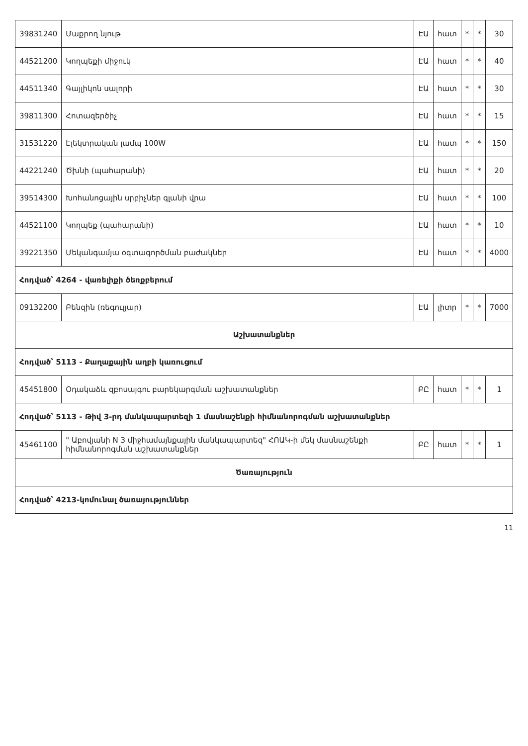| 39831240 | Մաքրող նյութ | ԷԱ | հատ | * | * | 30 |
| 44521200 | Կողպեքի միջուկ | ԷԱ | հատ | * | * | 40 |
| 44511340 | Գայլիկոն սալորի | ԷԱ | հատ | * | * | 30 |
| 39811300 | Հոտազերծիչ | ԷԱ | հատ | * | * | 15 |
| 31531220 | Էլեկտրական լամպ 100W | ԷԱ | հատ | * | * | 150 |
| 44221240 | Ծխնի (պահարանի) | ԷԱ | հատ | * | * | 20 |
| 39514300 | Խոհանոցային սրբիչներ գլանի վրա | ԷԱ | հատ | * | * | 100 |
| 44521100 | Կողպեք (պահարանի) | ԷԱ | հատ | * | * | 10 |
| 39221350 | Մեկանգամյա օգտագործման բաժակներ | ԷԱ | հատ | * | * | 4000 |
| Հոդված՝ 4264 - վառելիքի ծեռքբերում | | | | | | |
| 09132200 | Բենզին (ռեգուլյար) | ԷԱ | լիտր | * | * | 7000 |
| Աշխատանքներ | | | | | | |
| Հոդված՝ 5113 - Քաղաքային աղբի կառուցում | | | | | | |
| 45451800 | Օդակաձև զբոսայգու բարեկարգման աշխատանքներ | ԲԸ | հատ | * | * | 1 |
| Հոդված՝ 5113 - Թիվ 3-րդ մանկապարտեզի 1 մասնաշենքի հիմնանորոգման աշխատանքներ | | | | | | |
| 45461100 | " Աբովյանի N 3 միջհամայնքային մանկապարտեզ" ՀՈԱԿ-ի մեկ մասնաշենքի հիմնանորոգման աշխատանքներ | ԲԸ | հատ | * | * | 1 |
| Ծառայություն | | | | | | |
| Հոդված՝ 4213-կոմունալ ծառայություններ | | | | | | |
11